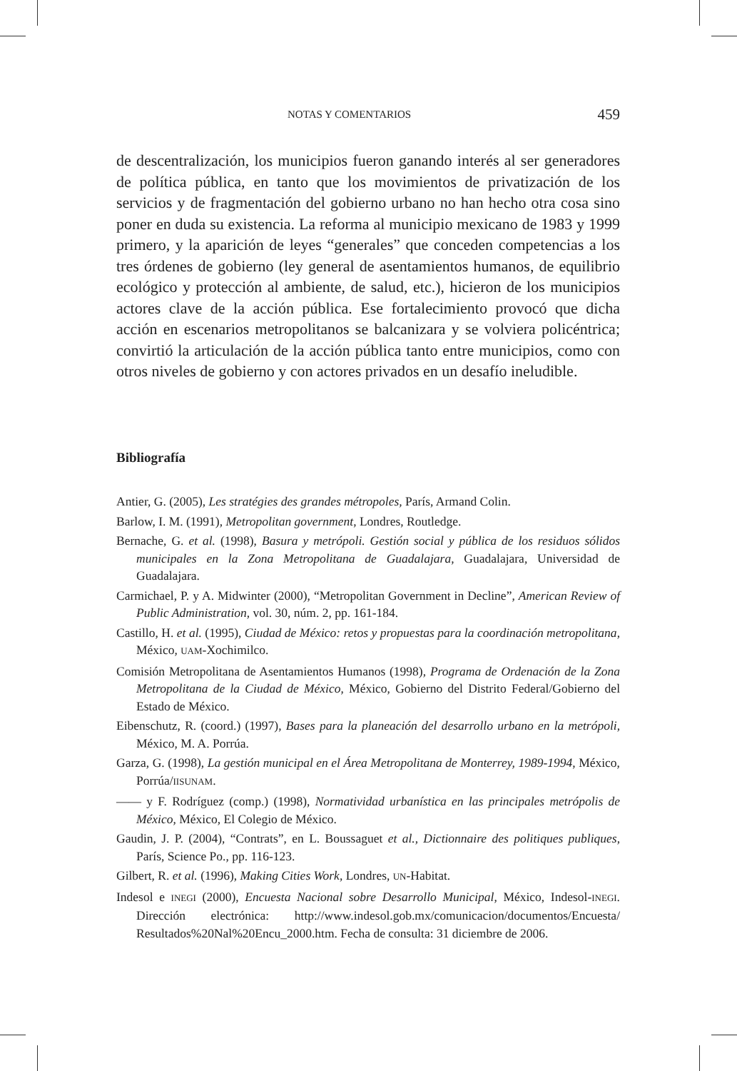NOTAS Y COMENTARIOS 459
de descentralización, los municipios fueron ganando interés al ser generadores de política pública, en tanto que los movimientos de privatización de los servicios y de fragmentación del gobierno urbano no han hecho otra cosa sino poner en duda su existencia. La reforma al municipio mexicano de 1983 y 1999 primero, y la aparición de leyes “generales” que conceden competencias a los tres órdenes de gobierno (ley general de asentamientos humanos, de equilibrio ecológico y protección al ambiente, de salud, etc.), hicieron de los municipios actores clave de la acción pública. Ese fortalecimiento provocó que dicha acción en escenarios metropolitanos se balcanizara y se volviera policéntrica; convirtió la articulación de la acción pública tanto entre municipios, como con otros niveles de gobierno y con actores privados en un desafío ineludible.
Bibliografía
Antier, G. (2005), Les stratégies des grandes métropoles, París, Armand Colin.
Barlow, I. M. (1991), Metropolitan government, Londres, Routledge.
Bernache, G. et al. (1998), Basura y metrópoli. Gestión social y pública de los residuos sólidos municipales en la Zona Metropolitana de Guadalajara, Guadalajara, Universidad de Guadalajara.
Carmichael, P. y A. Midwinter (2000), “Metropolitan Government in Decline”, American Review of Public Administration, vol. 30, núm. 2, pp. 161-184.
Castillo, H. et al. (1995), Ciudad de México: retos y propuestas para la coordinación metropolitana, México, UAM-Xochimilco.
Comisión Metropolitana de Asentamientos Humanos (1998), Programa de Ordenación de la Zona Metropolitana de la Ciudad de México, México, Gobierno del Distrito Federal/Gobierno del Estado de México.
Eibenschutz, R. (coord.) (1997), Bases para la planeación del desarrollo urbano en la metrópoli, México, M. A. Porrúa.
Garza, G. (1998), La gestión municipal en el Área Metropolitana de Monterrey, 1989-1994, México, Porrúa/IISUNAM.
—— y F. Rodríguez (comp.) (1998), Normatividad urbanística en las principales metrópolis de México, México, El Colegio de México.
Gaudin, J. P. (2004), “Contrats”, en L. Boussaguet et al., Dictionnaire des politiques publiques, París, Science Po., pp. 116-123.
Gilbert, R. et al. (1996), Making Cities Work, Londres, UN-Habitat.
Indesol e INEGI (2000), Encuesta Nacional sobre Desarrollo Municipal, México, Indesol-INEGI. Dirección electrónica: http://www.indesol.gob.mx/comunicacion/documentos/Encuesta/ Resultados%20Nal%20Encu_2000.htm. Fecha de consulta: 31 diciembre de 2006.